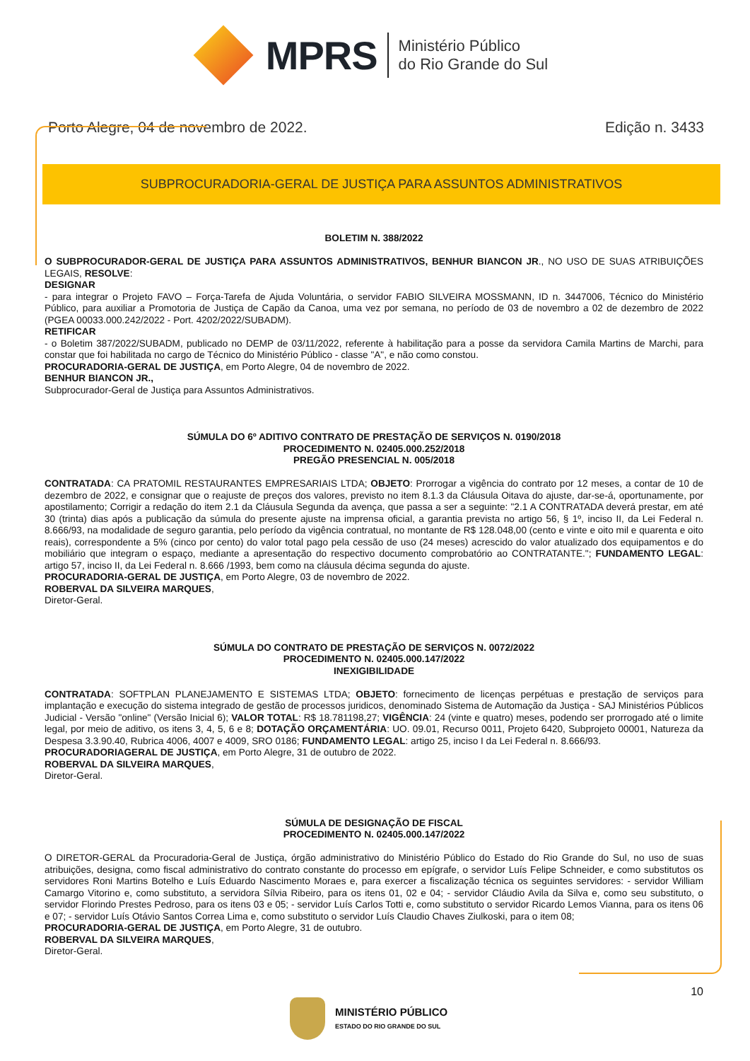MPRS
Ministério Público
do Rio Grande do Sul
Porto Alegre, 04 de novembro de 2022. Edição n. 3433
SUBPROCURADORIA-GERAL DE JUSTIÇA PARA ASSUNTOS ADMINISTRATIVOS
BOLETIM N. 388/2022
O SUBPROCURADOR-GERAL DE JUSTIÇA PARA ASSUNTOS ADMINISTRATIVOS, BENHUR BIANCON JR., NO USO DE SUAS ATRIBUIÇÕES LEGAIS, RESOLVE:
DESIGNAR
- para integrar o Projeto FAVO – Força-Tarefa de Ajuda Voluntária, o servidor FABIO SILVEIRA MOSSMANN, ID n. 3447006, Técnico do Ministério Público, para auxiliar a Promotoria de Justiça de Capão da Canoa, uma vez por semana, no período de 03 de novembro a 02 de dezembro de 2022 (PGEA 00033.000.242/2022 - Port. 4202/2022/SUBADM).
RETIFICAR
- o Boletim 387/2022/SUBADM, publicado no DEMP de 03/11/2022, referente à habilitação para a posse da servidora Camila Martins de Marchi, para constar que foi habilitada no cargo de Técnico do Ministério Público - classe "A", e não como constou.
PROCURADORIA-GERAL DE JUSTIÇA, em Porto Alegre, 04 de novembro de 2022.
BENHUR BIANCON JR.,
Subprocurador-Geral de Justiça para Assuntos Administrativos.
SÚMULA DO 6º ADITIVO CONTRATO DE PRESTAÇÃO DE SERVIÇOS N. 0190/2018
PROCEDIMENTO N. 02405.000.252/2018
PREGÃO PRESENCIAL N. 005/2018
CONTRATADA: CA PRATOMIL RESTAURANTES EMPRESARIAIS LTDA; OBJETO: Prorrogar a vigência do contrato por 12 meses, a contar de 10 de dezembro de 2022, e consignar que o reajuste de preços dos valores, previsto no item 8.1.3 da Cláusula Oitava do ajuste, dar-se-á, oportunamente, por apostilamento; Corrigir a redação do item 2.1 da Cláusula Segunda da avença, que passa a ser a seguinte: "2.1 A CONTRATADA deverá prestar, em até 30 (trinta) dias após a publicação da súmula do presente ajuste na imprensa oficial, a garantia prevista no artigo 56, § 1º, inciso II, da Lei Federal n. 8.666/93, na modalidade de seguro garantia, pelo período da vigência contratual, no montante de R$ 128.048,00 (cento e vinte e oito mil e quarenta e oito reais), correspondente a 5% (cinco por cento) do valor total pago pela cessão de uso (24 meses) acrescido do valor atualizado dos equipamentos e do mobiliário que integram o espaço, mediante a apresentação do respectivo documento comprobatório ao CONTRATANTE."; FUNDAMENTO LEGAL: artigo 57, inciso II, da Lei Federal n. 8.666 /1993, bem como na cláusula décima segunda do ajuste.
PROCURADORIA-GERAL DE JUSTIÇA, em Porto Alegre, 03 de novembro de 2022.
ROBERVAL DA SILVEIRA MARQUES,
Diretor-Geral.
SÚMULA DO CONTRATO DE PRESTAÇÃO DE SERVIÇOS N. 0072/2022
PROCEDIMENTO N. 02405.000.147/2022
INEXIGIBILIDADE
CONTRATADA: SOFTPLAN PLANEJAMENTO E SISTEMAS LTDA; OBJETO: fornecimento de licenças perpétuas e prestação de serviços para implantação e execução do sistema integrado de gestão de processos juridicos, denominado Sistema de Automação da Justiça - SAJ Ministérios Públicos Judicial - Versão "online" (Versão Inicial 6); VALOR TOTAL: R$ 18.781198,27; VIGÊNCIA: 24 (vinte e quatro) meses, podendo ser prorrogado até o limite legal, por meio de aditivo, os itens 3, 4, 5, 6 e 8; DOTAÇÃO ORÇAMENTÁRIA: UO. 09.01, Recurso 0011, Projeto 6420, Subprojeto 00001, Natureza da Despesa 3.3.90.40, Rubrica 4006, 4007 e 4009, SRO 0186; FUNDAMENTO LEGAL: artigo 25, inciso I da Lei Federal n. 8.666/93.
PROCURADORIAGERAL DE JUSTIÇA, em Porto Alegre, 31 de outubro de 2022.
ROBERVAL DA SILVEIRA MARQUES,
Diretor-Geral.
SÚMULA DE DESIGNAÇÃO DE FISCAL
PROCEDIMENTO N. 02405.000.147/2022
O DIRETOR-GERAL da Procuradoria-Geral de Justiça, órgão administrativo do Ministério Público do Estado do Rio Grande do Sul, no uso de suas atribuições, designa, como fiscal administrativo do contrato constante do processo em epígrafe, o servidor Luís Felipe Schneider, e como substitutos os servidores Roni Martins Botelho e Luís Eduardo Nascimento Moraes e, para exercer a fiscalização técnica os seguintes servidores: - servidor William Camargo Vitorino e, como substituto, a servidora Sílvia Ribeiro, para os itens 01, 02 e 04; - servidor Cláudio Avila da Silva e, como seu substituto, o servidor Florindo Prestes Pedroso, para os itens 03 e 05; - servidor Luís Carlos Totti e, como substituto o servidor Ricardo Lemos Vianna, para os itens 06 e 07; - servidor Luís Otávio Santos Correa Lima e, como substituto o servidor Luís Claudio Chaves Ziulkoski, para o item 08;
PROCURADORIA-GERAL DE JUSTIÇA, em Porto Alegre, 31 de outubro.
ROBERVAL DA SILVEIRA MARQUES,
Diretor-Geral.
10
MINISTÉRIO PÚBLICO
ESTADO DO RIO GRANDE DO SUL